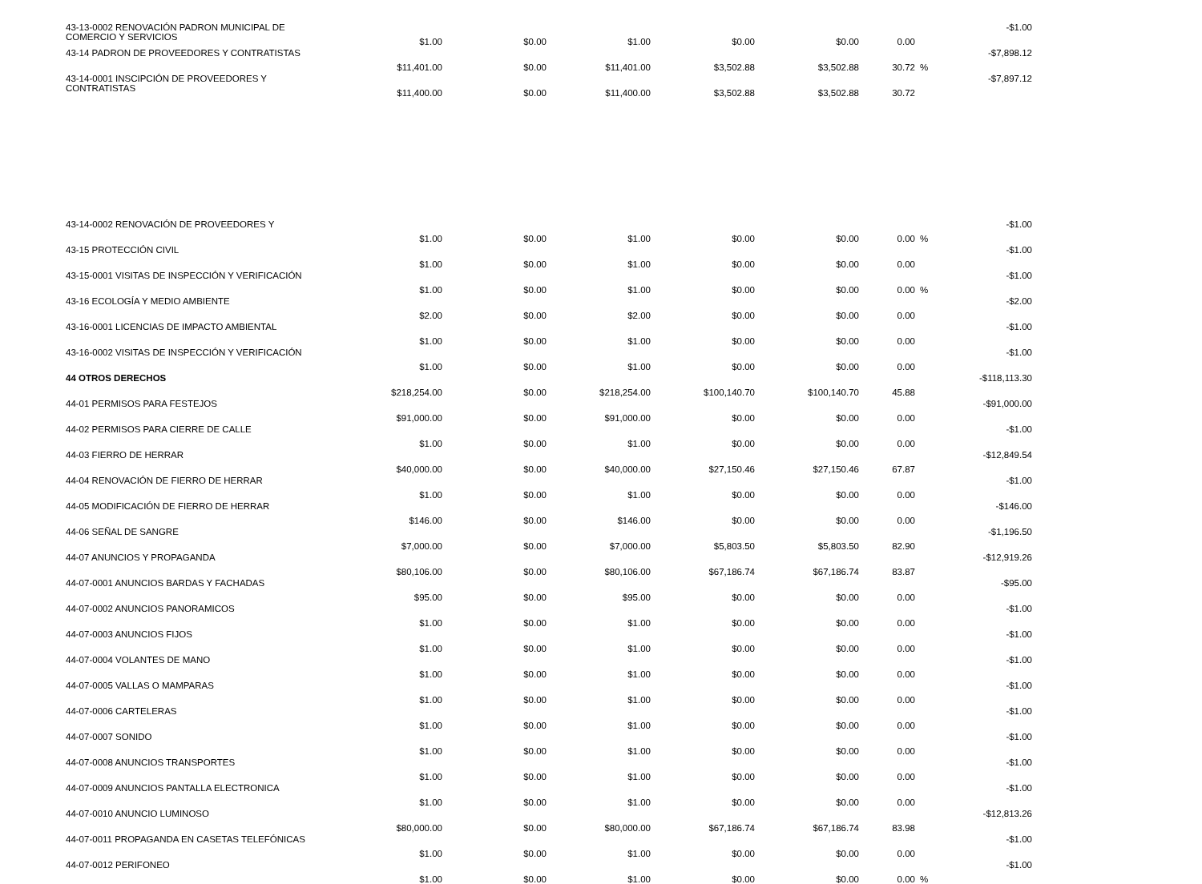| 43-13-0002 RENOVACIÓN PADRON MUNICIPAL DE COMERCIO Y SERVICIOS | $1.00 | $0.00 | $1.00 | $0.00 | $0.00 | 0.00 | | -$1.00 |
| 43-14 PADRON DE PROVEEDORES Y CONTRATISTAS | $11,401.00 | $0.00 | $11,401.00 | $3,502.88 | $3,502.88 | 30.72 | % | -$7,898.12 |
| 43-14-0001 INSCIPCIÓN DE PROVEEDORES Y CONTRATISTAS | $11,400.00 | $0.00 | $11,400.00 | $3,502.88 | $3,502.88 | 30.72 | | -$7,897.12 |
| 43-14-0002 RENOVACIÓN DE PROVEEDORES Y | $1.00 | $0.00 | $1.00 | $0.00 | $0.00 | 0.00 | % | -$1.00 |
| 43-15 PROTECCIÓN CIVIL | $1.00 | $0.00 | $1.00 | $0.00 | $0.00 | 0.00 | | -$1.00 |
| 43-15-0001 VISITAS DE INSPECCIÓN Y VERIFICACIÓN | $1.00 | $0.00 | $1.00 | $0.00 | $0.00 | 0.00 | % | -$1.00 |
| 43-16 ECOLOGÍA Y MEDIO AMBIENTE | $2.00 | $0.00 | $2.00 | $0.00 | $0.00 | 0.00 | | -$2.00 |
| 43-16-0001 LICENCIAS DE IMPACTO AMBIENTAL | $1.00 | $0.00 | $1.00 | $0.00 | $0.00 | 0.00 | | -$1.00 |
| 43-16-0002 VISITAS DE INSPECCIÓN Y VERIFICACIÓN | $1.00 | $0.00 | $1.00 | $0.00 | $0.00 | 0.00 | | -$1.00 |
| 44 OTROS DERECHOS | $218,254.00 | $0.00 | $218,254.00 | $100,140.70 | $100,140.70 | 45.88 | | -$118,113.30 |
| 44-01 PERMISOS PARA FESTEJOS | $91,000.00 | $0.00 | $91,000.00 | $0.00 | $0.00 | 0.00 | | -$91,000.00 |
| 44-02 PERMISOS PARA CIERRE DE CALLE | $1.00 | $0.00 | $1.00 | $0.00 | $0.00 | 0.00 | | -$1.00 |
| 44-03 FIERRO DE HERRAR | $40,000.00 | $0.00 | $40,000.00 | $27,150.46 | $27,150.46 | 67.87 | | -$12,849.54 |
| 44-04 RENOVACIÓN DE FIERRO DE HERRAR | $1.00 | $0.00 | $1.00 | $0.00 | $0.00 | 0.00 | | -$1.00 |
| 44-05 MODIFICACIÓN DE FIERRO DE HERRAR | $146.00 | $0.00 | $146.00 | $0.00 | $0.00 | 0.00 | | -$146.00 |
| 44-06 SEÑAL DE SANGRE | $7,000.00 | $0.00 | $7,000.00 | $5,803.50 | $5,803.50 | 82.90 | | -$1,196.50 |
| 44-07 ANUNCIOS Y PROPAGANDA | $80,106.00 | $0.00 | $80,106.00 | $67,186.74 | $67,186.74 | 83.87 | | -$12,919.26 |
| 44-07-0001 ANUNCIOS BARDAS Y FACHADAS | $95.00 | $0.00 | $95.00 | $0.00 | $0.00 | 0.00 | | -$95.00 |
| 44-07-0002 ANUNCIOS PANORAMICOS | $1.00 | $0.00 | $1.00 | $0.00 | $0.00 | 0.00 | | -$1.00 |
| 44-07-0003 ANUNCIOS FIJOS | $1.00 | $0.00 | $1.00 | $0.00 | $0.00 | 0.00 | | -$1.00 |
| 44-07-0004 VOLANTES DE MANO | $1.00 | $0.00 | $1.00 | $0.00 | $0.00 | 0.00 | | -$1.00 |
| 44-07-0005 VALLAS O MAMPARAS | $1.00 | $0.00 | $1.00 | $0.00 | $0.00 | 0.00 | | -$1.00 |
| 44-07-0006 CARTELERAS | $1.00 | $0.00 | $1.00 | $0.00 | $0.00 | 0.00 | | -$1.00 |
| 44-07-0007 SONIDO | $1.00 | $0.00 | $1.00 | $0.00 | $0.00 | 0.00 | | -$1.00 |
| 44-07-0008 ANUNCIOS TRANSPORTES | $1.00 | $0.00 | $1.00 | $0.00 | $0.00 | 0.00 | | -$1.00 |
| 44-07-0009 ANUNCIOS PANTALLA ELECTRONICA | $1.00 | $0.00 | $1.00 | $0.00 | $0.00 | 0.00 | | -$1.00 |
| 44-07-0010 ANUNCIO LUMINOSO | $80,000.00 | $0.00 | $80,000.00 | $67,186.74 | $67,186.74 | 83.98 | | -$12,813.26 |
| 44-07-0011 PROPAGANDA EN CASETAS TELEFÓNICAS | $1.00 | $0.00 | $1.00 | $0.00 | $0.00 | 0.00 | | -$1.00 |
| 44-07-0012 PERIFONEO | $1.00 | $0.00 | $1.00 | $0.00 | $0.00 | 0.00 | % | -$1.00 |